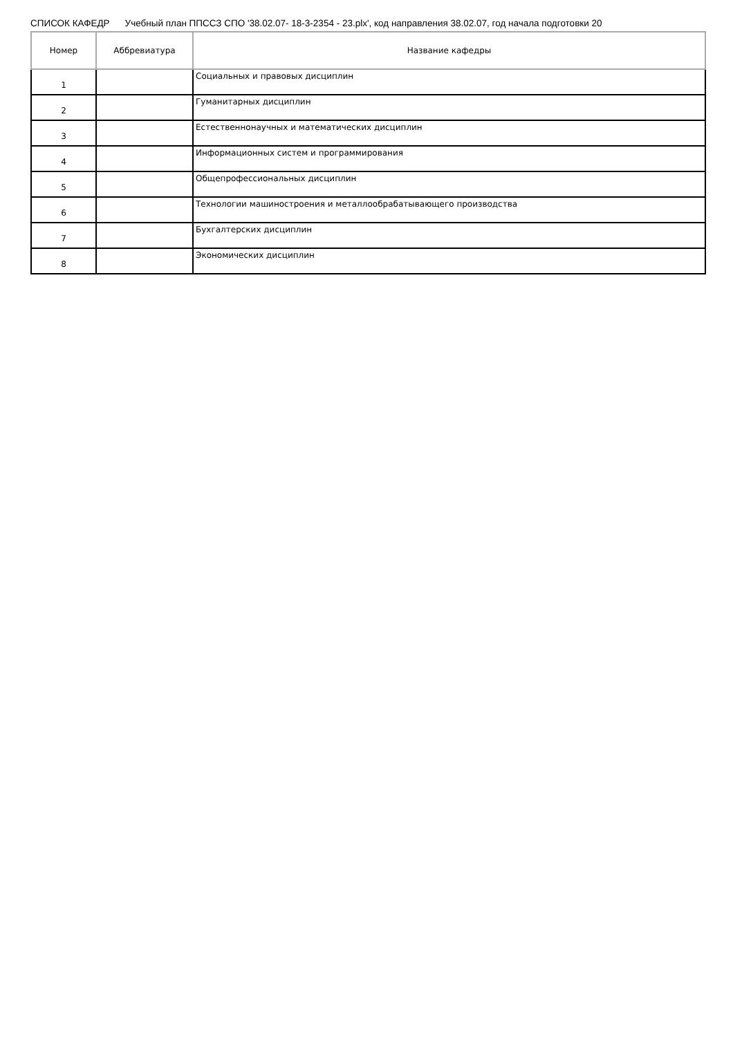СПИСОК КАФЕДР Учебный план ППССЗ СПО '38.02.07- 18-3-2354 - 23.plx', код направления 38.02.07, год начала подготовки 20
| Номер | Аббревиатура | Название кафедры |
| --- | --- | --- |
| 1 | | Социальных и правовых дисциплин |
| 2 | | Гуманитарных дисциплин |
| 3 | | Естественнонаучных и математических дисциплин |
| 4 | | Информационных систем и программирования |
| 5 | | Общепрофессиональных дисциплин |
| 6 | | Технологии машиностроения и металлообрабатывающего производства |
| 7 | | Бухгалтерских дисциплин |
| 8 | | Экономических дисциплин |